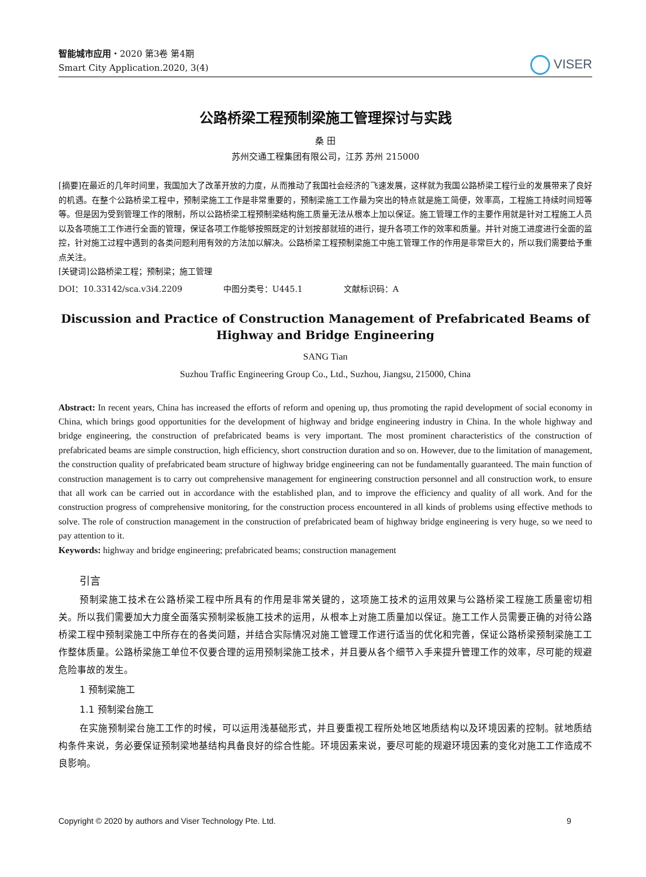智能城市应用・2020 第3卷 第4期
Smart City Application.2020, 3(4)
VISER
公路桥梁工程预制梁施工管理探讨与实践
桑 田
苏州交通工程集团有限公司，江苏 苏州 215000
[摘要]在最近的几年时间里，我国加大了改革开放的力度，从而推动了我国社会经济的飞速发展，这样就为我国公路桥梁工程行业的发展带来了良好的机遇。在整个公路桥梁工程中，预制梁施工工作是非常重要的，预制梁施工工作最为突出的特点就是施工简便，效率高，工程施工持续时间短等等。但是因为受到管理工作的限制，所以公路桥梁工程预制梁结构施工质量无法从根本上加以保证。施工管理工作的主要作用就是针对工程施工人员以及各项施工工作进行全面的管理，保证各项工作能够按照既定的计划按部就班的进行，提升各项工作的效率和质量。并针对施工进度进行全面的监控，针对施工过程中遇到的各类问题利用有效的方法加以解决。公路桥梁工程预制梁施工中施工管理工作的作用是非常巨大的，所以我们需要给予重点关注。
[关键词]公路桥梁工程；预制梁；施工管理
DOI：10.33142/sca.v3i4.2209 中图分类号：U445.1 文献标识码：A
Discussion and Practice of Construction Management of Prefabricated Beams of Highway and Bridge Engineering
SANG Tian
Suzhou Traffic Engineering Group Co., Ltd., Suzhou, Jiangsu, 215000, China
Abstract: In recent years, China has increased the efforts of reform and opening up, thus promoting the rapid development of social economy in China, which brings good opportunities for the development of highway and bridge engineering industry in China. In the whole highway and bridge engineering, the construction of prefabricated beams is very important. The most prominent characteristics of the construction of prefabricated beams are simple construction, high efficiency, short construction duration and so on. However, due to the limitation of management, the construction quality of prefabricated beam structure of highway bridge engineering can not be fundamentally guaranteed. The main function of construction management is to carry out comprehensive management for engineering construction personnel and all construction work, to ensure that all work can be carried out in accordance with the established plan, and to improve the efficiency and quality of all work. And for the construction progress of comprehensive monitoring, for the construction process encountered in all kinds of problems using effective methods to solve. The role of construction management in the construction of prefabricated beam of highway bridge engineering is very huge, so we need to pay attention to it.
Keywords: highway and bridge engineering; prefabricated beams; construction management
引言
预制梁施工技术在公路桥梁工程中所具有的作用是非常关键的，这项施工技术的运用效果与公路桥梁工程施工质量密切相关。所以我们需要加大力度全面落实预制梁板施工技术的运用，从根本上对施工质量加以保证。施工工作人员需要正确的对待公路桥梁工程中预制梁施工中所存在的各类问题，并结合实际情况对施工管理工作进行适当的优化和完善，保证公路桥梁预制梁施工工作整体质量。公路桥梁施工单位不仅要合理的运用预制梁施工技术，并且要从各个细节入手来提升管理工作的效率，尽可能的规避危险事故的发生。
1 预制梁施工
1.1 预制梁台施工
在实施预制梁台施工工作的时候，可以运用浅基础形式，并且要重视工程所处地区地质结构以及环境因素的控制。就地质结构条件来说，务必要保证预制梁地基结构具备良好的综合性能。环境因素来说，要尽可能的规避环境因素的变化对施工工作造成不良影响。
Copyright © 2020 by authors and Viser Technology Pte. Ltd. 9